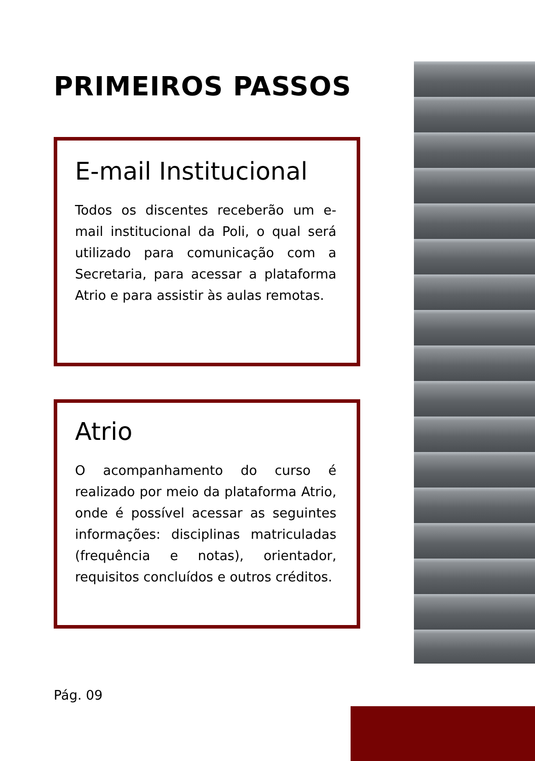PRIMEIROS PASSOS
E-mail Institucional
Todos os discentes receberão um e-mail institucional da Poli, o qual será utilizado para comunicação com a Secretaria, para acessar a plataforma Atrio e para assistir às aulas remotas.
Atrio
O acompanhamento do curso é realizado por meio da plataforma Atrio, onde é possível acessar as seguintes informações: disciplinas matriculadas (frequência e notas), orientador, requisitos concluídos e outros créditos.
Pág. 09